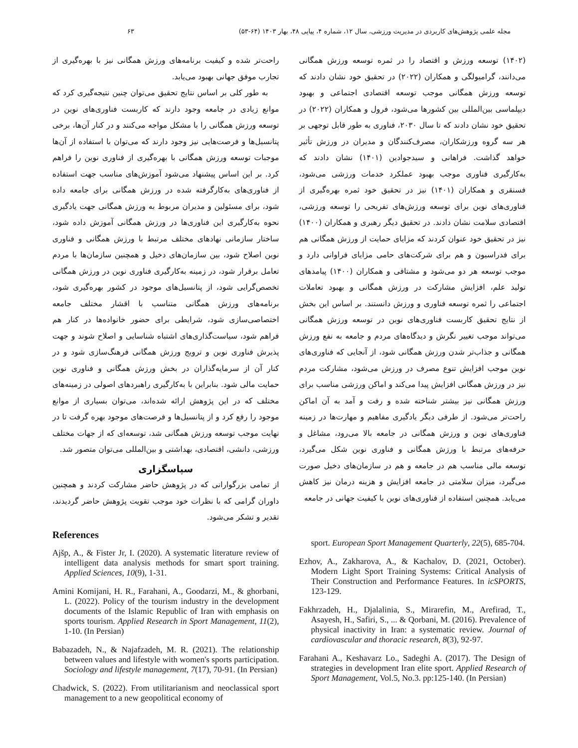مجله علمی پژوهش‌های کاربردی در مدیریت ورزشی، سال ۱۲، شماره ۴، پیاپی ۴۸، بهار ۱۴۰۳ (۶۴-۵۳) ۶۳
(۱۴۰۲) توسعه ورزش و اقتصاد را در ثمره توسعه ورزش همگانی می‌دانند، گرامیولگی و همکاران (۲۰۲۲) در تحقیق خود نشان دادند که توسعه ورزش همگانی موجب توسعه اقتصادی اجتماعی و بهبود دیپلماسی بین‌المللی بین کشورها می‌شود، فرول و همکاران (۲۰۲۲) در تحقیق خود نشان دادند که تا سال ۲۰۳۰، فناوری به طور قابل توجهی بر هر سه گروه ورزشکاران، مصرف‌کنندگان و مدیران در ورزش تأثیر خواهد گذاشت. فراهانی و سیدجوادین (۱۴۰۱) نشان دادند که به‌کارگیری فناوری موجب بهبود عملکرد خدمات ورزشی می‌شود، فسنقری و همکاران (۱۴۰۱) نیز در تحقیق خود ثمره بهره‌گیری از فناوری‌های نوین برای توسعه ورزش‌های تفریحی را توسعه ورزشی، اقتصادی سلامت نشان دادند. در تحقیق دیگر رهبری و همکاران (۱۴۰۰) نیز در تحقیق خود عنوان کردند که مزایای حمایت از ورزش همگانی هم برای فدراسیون و هم برای شرکت‌های حامی مزایای فراوانی دارد و موجب توسعه هر دو می‌شود و مشتاقی و همکاران (۱۴۰۰) پیامدهای تولید علم، افزایش مشارکت در ورزش همگانی و بهبود تعاملات اجتماعی را ثمره توسعه فناوری و ورزش دانستند. بر اساس این بخش از نتایج تحقیق کاربست فناوری‌های نوین در توسعه ورزش همگانی می‌تواند موجب تغییر نگرش و دیدگاه‌های مردم و جامعه به نفع ورزش همگانی و جذاب‌تر شدن ورزش همگانی شود، از آنجایی که فناوری‌های نوین موجب افزایش تنوع مصرف در ورزش می‌شود، مشارکت مردم نیز در ورزش همگانی افزایش پیدا می‌کند و اماکن ورزشی مناسب برای ورزش همگانی نیز بیشتر شناخته شده و رفت و آمد به آن اماکن راحت‌تر می‌شود. از طرفی دیگر یادگیری مفاهیم و مهارت‌ها در زمینه فناوری‌های نوین و ورزش همگانی در جامعه بالا می‌رود، مشاغل و حرفه‌های مرتبط با ورزش همگانی و فناوری نوین شکل می‌گیرد، توسعه مالی مناسب هم در جامعه و هم در سازمان‌های دخیل صورت می‌گیرد، میزان سلامتی در جامعه افزایش و هزینه درمان نیز کاهش می‌یابد. همچنین استفاده از فناوری‌های نوین با کیفیت جهانی در جامعه
راحت‌تر شده و کیفیت برنامه‌های ورزش همگانی نیز با بهره‌گیری از تجارب موفق جهانی بهبود می‌یابد.
به طور کلی بر اساس نتایج تحقیق می‌توان چنین نتیجه‌گیری کرد که موانع زیادی در جامعه وجود دارند که کاربست فناوری‌های نوین در توسعه ورزش همگانی را با مشکل مواجه می‌کنند و در کنار آن‌ها، برخی پتانسیل‌ها و فرصت‌هایی نیز وجود دارند که می‌توان با استفاده از آن‌ها موجبات توسعه ورزش همگانی با بهره‌گیری از فناوری نوین را فراهم کرد. بر این اساس پیشنهاد می‌شود آموزش‌های مناسب جهت استفاده از فناوری‌های به‌کارگرفته شده در ورزش همگانی برای جامعه داده شود، برای مسئولین و مدیران مربوط به ورزش همگانی جهت یادگیری نحوه به‌کارگیری این فناوری‌ها در ورزش همگانی آموزش داده شود، ساختار سازمانی نهادهای مختلف مرتبط با ورزش همگانی و فناوری نوین اصلاح شود، بین سازمان‌های دخیل و همچنین سازمان‌ها با مردم تعامل برقرار شود، در زمینه به‌کارگیری فناوری نوین در ورزش همگانی تخصص‌گرایی شود، از پتانسیل‌های موجود در کشور بهره‌گیری شود، برنامه‌های ورزش همگانی متناسب با اقشار مختلف جامعه اختصاصی‌سازی شود، شرایطی برای حضور خانواده‌ها در کنار هم فراهم شود، سیاست‌گذاری‌های اشتباه شناسایی و اصلاح شوند و جهت پذیرش فناوری نوین و ترویج ورزش همگانی فرهنگ‌سازی شود و در کنار آن از سرمایه‌گذاران در بخش ورزش همگانی و فناوری نوین حمایت مالی شود. بنابراین با به‌کارگیری راهبردهای اصولی در زمینه‌های مختلف که در این پژوهش ارائه شده‌اند، می‌توان بسیاری از موانع موجود را رفع کرد و از پتانسیل‌ها و فرصت‌های موجود بهره گرفت تا در نهایت موجب توسعه ورزش همگانی شد، توسعه‌ای که از جهات مختلف ورزشی، دانشی، اقتصادی، بهداشتی و بین‌المللی می‌توان متصور شد.
سپاسگزاری
از تمامی بزرگوارانی که در پژوهش حاضر مشارکت کردند و همچنین داوران گرامی که با نظرات خود موجب تقویت پژوهش حاضر گردیدند، تقدیر و تشکر می‌شود.
References
Ajšp, A., & Fister Jr, I. (2020). A systematic literature review of intelligent data analysis methods for smart sport training. Applied Sciences, 10(9), 1-31.
Amini Komijani, H. R., Farahani, A., Goodarzi, M., & ghorbani, L. (2022). Policy of the tourism industry in the development documents of the Islamic Republic of Iran with emphasis on sports tourism. Applied Research in Sport Management, 11(2), 1-10. (In Persian)
Babazadeh, N., & Najafzadeh, M. R. (2021). The relationship between values and lifestyle with women's sports participation. Sociology and lifestyle management, 7(17), 70-91. (In Persian)
Chadwick, S. (2022). From utilitarianism and neoclassical sport management to a new geopolitical economy of
sport. European Sport Management Quarterly, 22(5), 685-704.
Ezhov, A., Zakharova, A., & Kachalov, D. (2021, October). Modern Light Sport Training Systems: Critical Analysis of Their Construction and Performance Features. In icSPORTS, 123-129.
Fakhrzadeh, H., Djalalinia, S., Mirarefin, M., Arefirad, T., Asayesh, H., Safiri, S., ... & Qorbani, M. (2016). Prevalence of physical inactivity in Iran: a systematic review. Journal of cardiovascular and thoracic research, 8(3), 92-97.
Farahani A., Keshavarz Lo., Sadeghi A. (2017). The Design of strategies in development Iran elite sport. Applied Research of Sport Management, Vol.5, No.3. pp:125-140. (In Persian)